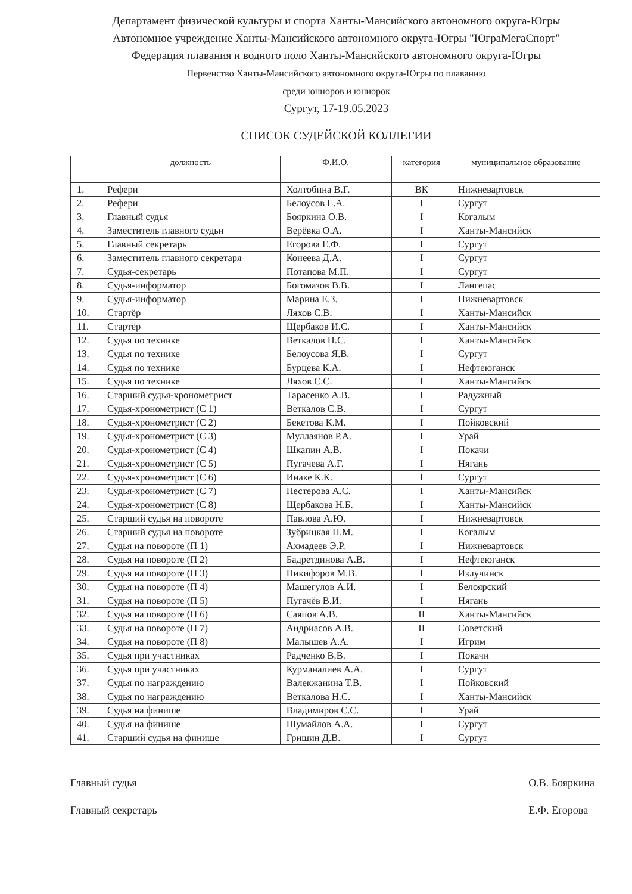Департамент физической культуры и спорта Ханты-Мансийского автономного округа-Югры
Автономное учреждение Ханты-Мансийского автономного округа-Югры "ЮграМегаСпорт"
Федерация плавания и водного поло Ханты-Мансийского автономного округа-Югры
Первенство Ханты-Мансийского автономного округа-Югры по плаванию
среди юниоров и юниорок
Сургут, 17-19.05.2023
СПИСОК СУДЕЙСКОЙ КОЛЛЕГИИ
| | должность | Ф.И.О. | категория | муниципальное образование |
| --- | --- | --- | --- | --- |
| 1. | Рефери | Холтобина В.Г. | ВК | Нижневартовск |
| 2. | Рефери | Белоусов Е.А. | I | Сургут |
| 3. | Главный судья | Бояркина О.В. | I | Когалым |
| 4. | Заместитель главного судьи | Верёвка О.А. | I | Ханты-Мансийск |
| 5. | Главный секретарь | Егорова Е.Ф. | I | Сургут |
| 6. | Заместитель главного секретаря | Конеева Д.А. | I | Сургут |
| 7. | Судья-секретарь | Потапова М.П. | I | Сургут |
| 8. | Судья-информатор | Богомазов В.В. | I | Лангепас |
| 9. | Судья-информатор | Марина Е.З. | I | Нижневартовск |
| 10. | Стартёр | Ляхов С.В. | I | Ханты-Мансийск |
| 11. | Стартёр | Щербаков И.С. | I | Ханты-Мансийск |
| 12. | Судья по технике | Веткалов П.С. | I | Ханты-Мансийск |
| 13. | Судья по технике | Белоусова Я.В. | I | Сургут |
| 14. | Судья по технике | Бурцева К.А. | I | Нефтеюганск |
| 15. | Судья по технике | Ляхов С.С. | I | Ханты-Мансийск |
| 16. | Старший судья-хронометрист | Тарасенко А.В. | I | Радужный |
| 17. | Судья-хронометрист (С 1) | Веткалов С.В. | I | Сургут |
| 18. | Судья-хронометрист (С 2) | Бекетова К.М. | I | Пойковский |
| 19. | Судья-хронометрист (С 3) | Муллаянов Р.А. | I | Урай |
| 20. | Судья-хронометрист (С 4) | Шкапин А.В. | I | Покачи |
| 21. | Судья-хронометрист (С 5) | Пугачева А.Г. | I | Нягань |
| 22. | Судья-хронометрист (С 6) | Инаке К.К. | I | Сургут |
| 23. | Судья-хронометрист (С 7) | Нестерова А.С. | I | Ханты-Мансийск |
| 24. | Судья-хронометрист (С 8) | Щербакова Н.Б. | I | Ханты-Мансийск |
| 25. | Старший судья на повороте | Павлова А.Ю. | I | Нижневартовск |
| 26. | Старший судья на повороте | Зубрицкая Н.М. | I | Когалым |
| 27. | Судья на повороте (П 1) | Ахмадеев Э.Р. | I | Нижневартовск |
| 28. | Судья на повороте (П 2) | Бадретдинова А.В. | I | Нефтеюганск |
| 29. | Судья на повороте (П 3) | Никифоров М.В. | I | Излучинск |
| 30. | Судья на повороте (П 4) | Машегулов А.И. | I | Белоярский |
| 31. | Судья на повороте (П 5) | Пугачёв В.И. | I | Нягань |
| 32. | Судья на повороте (П 6) | Саяпов А.В. | II | Ханты-Мансийск |
| 33. | Судья на повороте (П 7) | Андриасов А.В. | II | Советский |
| 34. | Судья на повороте (П 8) | Малышев А.А. | I | Игрим |
| 35. | Судья при участниках | Радченко В.В. | I | Покачи |
| 36. | Судья при участниках | Курманалиев А.А. | I | Сургут |
| 37. | Судья по награждению | Валекжанина Т.В. | I | Пойковский |
| 38. | Судья по награждению | Веткалова Н.С. | I | Ханты-Мансийск |
| 39. | Судья на финише | Владимиров С.С. | I | Урай |
| 40. | Судья на финише | Шумайлов А.А. | I | Сургут |
| 41. | Старший судья на финише | Гришин Д.В. | I | Сургут |
Главный судья
Главный секретарь
О.В. Бояркина
Е.Ф. Егорова